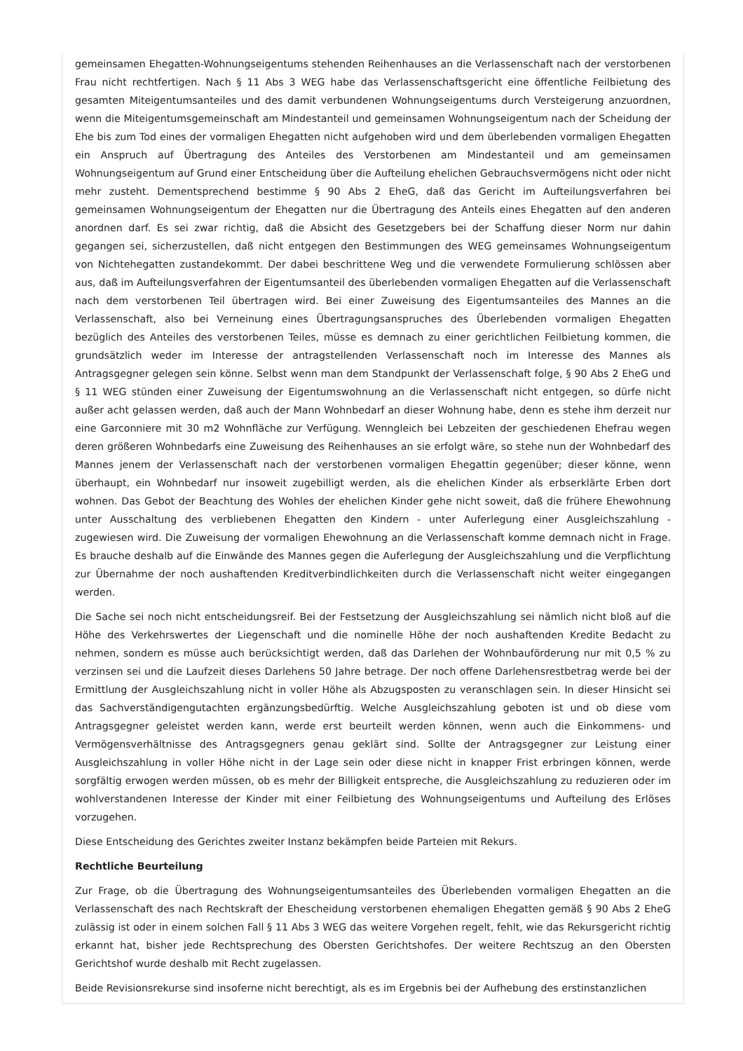gemeinsamen Ehegatten-Wohnungseigentums stehenden Reihenhauses an die Verlassenschaft nach der verstorbenen Frau nicht rechtfertigen. Nach § 11 Abs 3 WEG habe das Verlassenschaftsgericht eine öffentliche Feilbietung des gesamten Miteigentumsanteiles und des damit verbundenen Wohnungseigentums durch Versteigerung anzuordnen, wenn die Miteigentumsgemeinschaft am Mindestanteil und gemeinsamen Wohnungseigentum nach der Scheidung der Ehe bis zum Tod eines der vormaligen Ehegatten nicht aufgehoben wird und dem überlebenden vormaligen Ehegatten ein Anspruch auf Übertragung des Anteiles des Verstorbenen am Mindestanteil und am gemeinsamen Wohnungseigentum auf Grund einer Entscheidung über die Aufteilung ehelichen Gebrauchsvermögens nicht oder nicht mehr zusteht. Dementsprechend bestimme § 90 Abs 2 EheG, daß das Gericht im Aufteilungsverfahren bei gemeinsamen Wohnungseigentum der Ehegatten nur die Übertragung des Anteils eines Ehegatten auf den anderen anordnen darf. Es sei zwar richtig, daß die Absicht des Gesetzgebers bei der Schaffung dieser Norm nur dahin gegangen sei, sicherzustellen, daß nicht entgegen den Bestimmungen des WEG gemeinsames Wohnungseigentum von Nichtehegatten zustandekommt. Der dabei beschrittene Weg und die verwendete Formulierung schlössen aber aus, daß im Aufteilungsverfahren der Eigentumsanteil des überlebenden vormaligen Ehegatten auf die Verlassenschaft nach dem verstorbenen Teil übertragen wird. Bei einer Zuweisung des Eigentumsanteiles des Mannes an die Verlassenschaft, also bei Verneinung eines Übertragungsanspruches des Überlebenden vormaligen Ehegatten bezüglich des Anteiles des verstorbenen Teiles, müsse es demnach zu einer gerichtlichen Feilbietung kommen, die grundsätzlich weder im Interesse der antragstellenden Verlassenschaft noch im Interesse des Mannes als Antragsgegner gelegen sein könne. Selbst wenn man dem Standpunkt der Verlassenschaft folge, § 90 Abs 2 EheG und § 11 WEG stünden einer Zuweisung der Eigentumswohnung an die Verlassenschaft nicht entgegen, so dürfe nicht außer acht gelassen werden, daß auch der Mann Wohnbedarf an dieser Wohnung habe, denn es stehe ihm derzeit nur eine Garconniere mit 30 m2 Wohnfläche zur Verfügung. Wenngleich bei Lebzeiten der geschiedenen Ehefrau wegen deren größeren Wohnbedarfs eine Zuweisung des Reihenhauses an sie erfolgt wäre, so stehe nun der Wohnbedarf des Mannes jenem der Verlassenschaft nach der verstorbenen vormaligen Ehegattin gegenüber; dieser könne, wenn überhaupt, ein Wohnbedarf nur insoweit zugebilligt werden, als die ehelichen Kinder als erbserklärte Erben dort wohnen. Das Gebot der Beachtung des Wohles der ehelichen Kinder gehe nicht soweit, daß die frühere Ehewohnung unter Ausschaltung des verbliebenen Ehegatten den Kindern - unter Auferlegung einer Ausgleichszahlung - zugewiesen wird. Die Zuweisung der vormaligen Ehewohnung an die Verlassenschaft komme demnach nicht in Frage. Es brauche deshalb auf die Einwände des Mannes gegen die Auferlegung der Ausgleichszahlung und die Verpflichtung zur Übernahme der noch aushaftenden Kreditverbindlichkeiten durch die Verlassenschaft nicht weiter eingegangen werden.
Die Sache sei noch nicht entscheidungsreif. Bei der Festsetzung der Ausgleichszahlung sei nämlich nicht bloß auf die Höhe des Verkehrswertes der Liegenschaft und die nominelle Höhe der noch aushaftenden Kredite Bedacht zu nehmen, sondern es müsse auch berücksichtigt werden, daß das Darlehen der Wohnbauförderung nur mit 0,5 % zu verzinsen sei und die Laufzeit dieses Darlehens 50 Jahre betrage. Der noch offene Darlehensrestbetrag werde bei der Ermittlung der Ausgleichszahlung nicht in voller Höhe als Abzugsposten zu veranschlagen sein. In dieser Hinsicht sei das Sachverständigengutachten ergänzungsbedürftig. Welche Ausgleichszahlung geboten ist und ob diese vom Antragsgegner geleistet werden kann, werde erst beurteilt werden können, wenn auch die Einkommens- und Vermögensverhältnisse des Antragsgegners genau geklärt sind. Sollte der Antragsgegner zur Leistung einer Ausgleichszahlung in voller Höhe nicht in der Lage sein oder diese nicht in knapper Frist erbringen können, werde sorgfältig erwogen werden müssen, ob es mehr der Billigkeit entspreche, die Ausgleichszahlung zu reduzieren oder im wohlverstandenen Interesse der Kinder mit einer Feilbietung des Wohnungseigentums und Aufteilung des Erlöses vorzugehen.
Diese Entscheidung des Gerichtes zweiter Instanz bekämpfen beide Parteien mit Rekurs.
Rechtliche Beurteilung
Zur Frage, ob die Übertragung des Wohnungseigentumsanteiles des Überlebenden vormaligen Ehegatten an die Verlassenschaft des nach Rechtskraft der Ehescheidung verstorbenen ehemaligen Ehegatten gemäß § 90 Abs 2 EheG zulässig ist oder in einem solchen Fall § 11 Abs 3 WEG das weitere Vorgehen regelt, fehlt, wie das Rekursgericht richtig erkannt hat, bisher jede Rechtsprechung des Obersten Gerichtshofes. Der weitere Rechtszug an den Obersten Gerichtshof wurde deshalb mit Recht zugelassen.
Beide Revisionsrekurse sind insoferne nicht berechtigt, als es im Ergebnis bei der Aufhebung des erstinstanzlichen